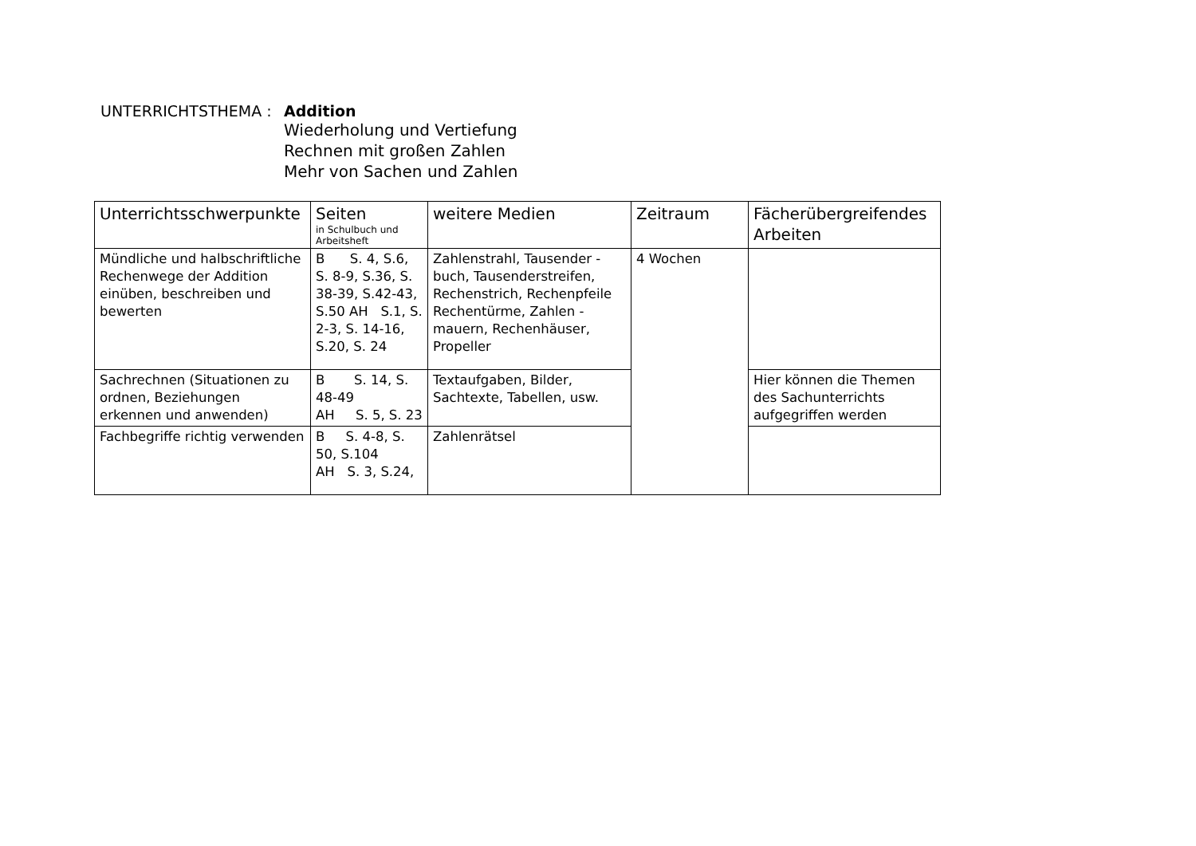UNTERRICHTSTHEMA : Addition
Wiederholung und Vertiefung
Rechnen mit großen Zahlen
Mehr von Sachen und Zahlen
| Unterrichtsschwerpunkte | Seiten in Schulbuch und Arbeitsheft | weitere Medien | Zeitraum | Fächerübergreifendes Arbeiten |
| --- | --- | --- | --- | --- |
| Mündliche und halbschriftliche Rechenwege der Addition einüben, beschreiben und bewerten | B S. 4, S.6, S. 8-9, S.36, S. 38-39, S.42-43, S.50 AH S.1, S. 2-3, S. 14-16, S.20, S. 24 | Zahlenstrahl, Tausender - buch, Tausenderstreifen, Rechenstrich, Rechenpfeile Rechentürme, Zahlen - mauern, Rechenhäuser, Propeller | 4 Wochen | |
| Sachrechnen (Situationen zu ordnen, Beziehungen erkennen und anwenden) | B S. 14, S. 48-49 AH S. 5, S. 23 | Textaufgaben, Bilder, Sachtexte, Tabellen, usw. | | Hier können die Themen des Sachunterrichts aufgegriffen werden |
| Fachbegriffe richtig verwenden | B S. 4-8, S. 50, S.104 AH S. 3, S.24, | Zahlenrätsel | | |